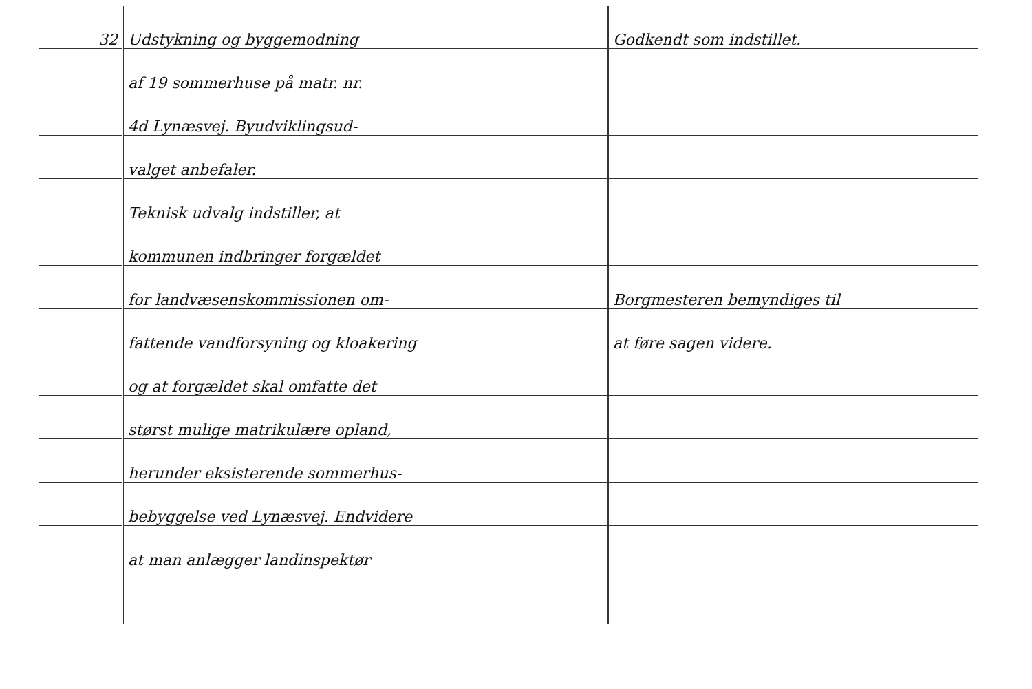| 32 | Udstykning og byggemodning | Godkendt som indstillet. |
| | af 19 sommerhuse på matr. nr. | |
| | 4d Lynæsvej. Byudviklingsud- | |
| | valget anbefaler. | |
| | Teknisk udvalg indstiller, at | |
| | kommunen indbringer forgældet | |
| | for landvæsenskommissionen om- | Borgmesteren bemyndiges til |
| | fattende vandforsyning og kloakering | at føre sagen videre. |
| | og at forgældet skal omfatte det | |
| | størst mulige matrikulære opland, | |
| | herunder eksisterende sommerhus- | |
| | bebyggelse ved Lynæsvej. Endvidere | |
| | at man anlægger landinspektør | |